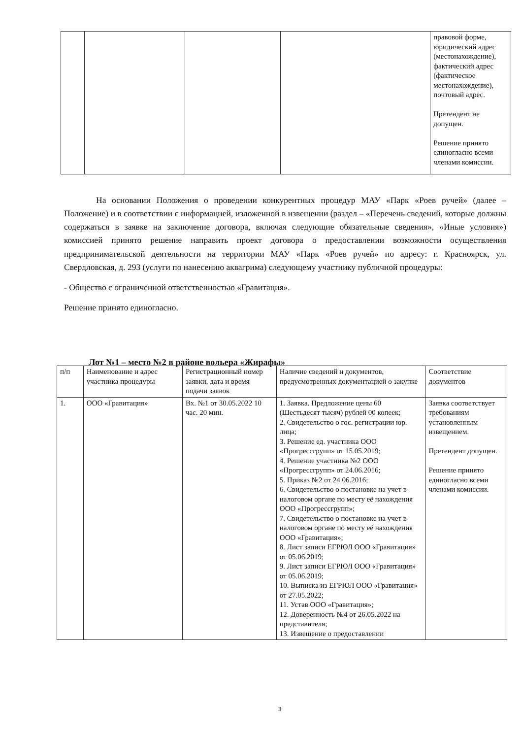| | | | | правовой форме, юридический адрес (местонахождение), фактический адрес (фактическое местонахождение), почтовый адрес. Претендент не допущен. Решение принято единогласно всеми членами комиссии. |
На основании Положения о проведении конкурентных процедур МАУ «Парк «Роев ручей» (далее – Положение) и в соответствии с информацией, изложенной в извещении (раздел – «Перечень сведений, которые должны содержаться в заявке на заключение договора, включая следующие обязательные сведения», «Иные условия») комиссией принято решение направить проект договора о предоставлении возможности осуществления предпринимательской деятельности на территории МАУ «Парк «Роев ручей» по адресу: г. Красноярск, ул. Свердловская, д. 293 (услуги по нанесению аквагрима) следующему участнику публичной процедуры:
- Общество с ограниченной ответственностью «Гравитация».
Решение принято единогласно.
Лот №1 – место №2 в районе вольера «Жирафы»
| п/п | Наименование и адрес участника процедуры | Регистрационный номер заявки, дата и время подачи заявок | Наличие сведений и документов, предусмотренных документацией о закупке | Соответствие документов |
| --- | --- | --- | --- | --- |
| 1. | ООО «Гравитация» | Вх. №1 от 30.05.2022 10 час. 20 мин. | 1. Заявка. Предложение цены 60 (Шестьдесят тысяч) рублей 00 копеек; 2. Свидетельство о гос. регистрации юр. лица; 3. Решение ед. участника ООО «Прогрессгрупп» от 15.05.2019; 4. Решение участника №2 ООО «Прогрессгрупп» от 24.06.2016; 5. Приказ №2 от 24.06.2016; 6. Свидетельство о постановке на учет в налоговом органе по месту её нахождения ООО «Прогрессгрупп»; 7. Свидетельство о постановке на учет в налоговом органе по месту её нахождения ООО «Гравитация»; 8. Лист записи ЕГРЮЛ ООО «Гравитация» от 05.06.2019; 9. Лист записи ЕГРЮЛ ООО «Гравитация» от 05.06.2019; 10. Выписка из ЕГРЮЛ ООО «Гравитация» от 27.05.2022; 11. Устав ООО «Гравитация»; 12. Доверенность №4 от 26.05.2022 на представителя; 13. Извещение о предоставлении | Заявка соответствует требованиям установленным извещением. Претендент допущен. Решение принято единогласно всеми членами комиссии. |
3